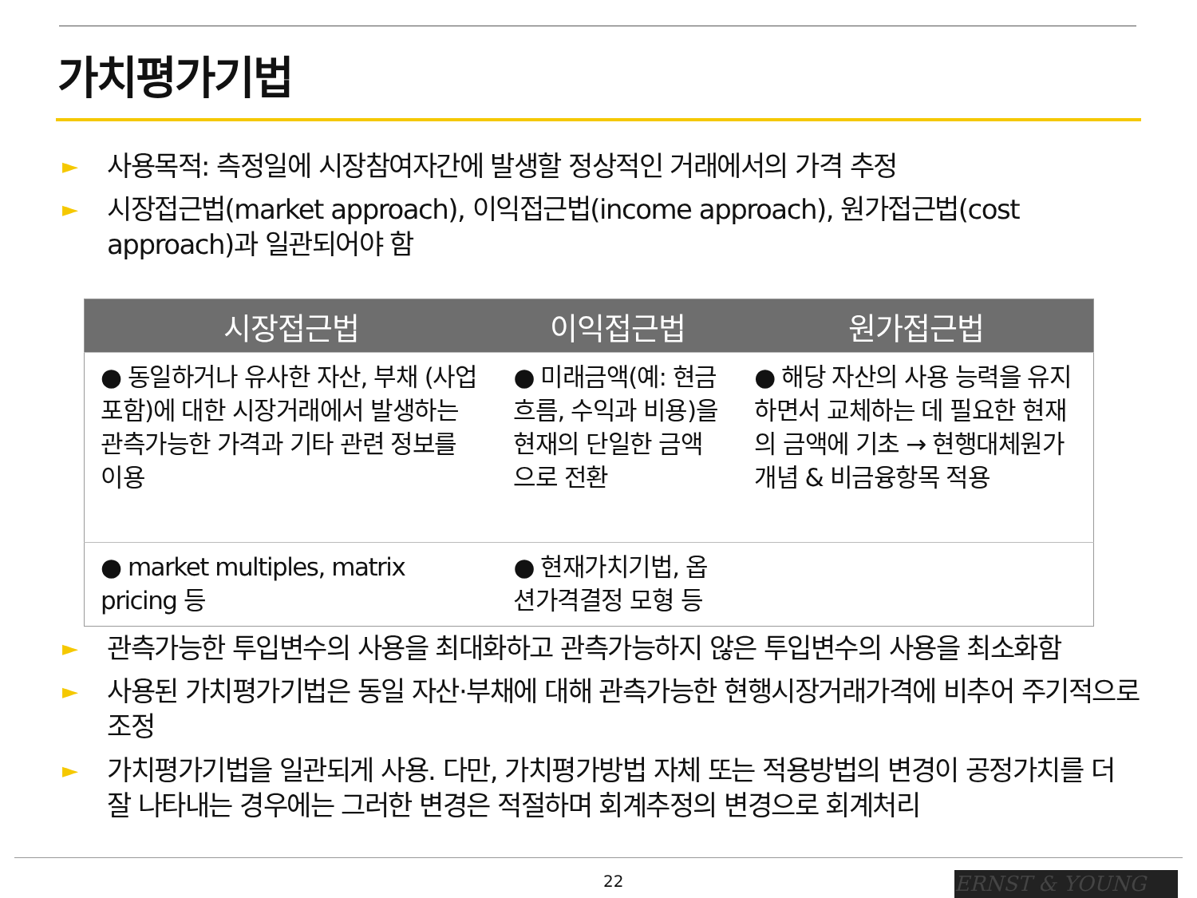가치평가기법
► 사용목적: 측정일에 시장참여자간에 발생할 정상적인 거래에서의 가격 추정
► 시장접근법(market approach), 이익접근법(income approach), 원가접근법(cost approach)과 일관되어야 함
| 시장접근법 | 이익접근법 | 원가접근법 |
| --- | --- | --- |
| ● 동일하거나 유사한 자산, 부채 (사업 포함)에 대한 시장거래에서 발생하는 관측가능한 가격과 기타 관련 정보를 이용 | ● 미래금액(예: 현금흐름, 수익과 비용)을 현재의 단일한 금액으로 전환 | ● 해당 자산의 사용 능력을 유지하면서 교체하는 데 필요한 현재의 금액에 기초 → 현행대체원가 개념 & 비금융항목 적용 |
| ● market multiples, matrix pricing 등 | ● 현재가치기법, 옵션가격결정 모형 등 | |
► 관측가능한 투입변수의 사용을 최대화하고 관측가능하지 않은 투입변수의 사용을 최소화함
► 사용된 가치평가기법은 동일 자산·부채에 대해 관측가능한 현행시장거래가격에 비추어 주기적으로 조정
► 가치평가기법을 일관되게 사용. 다만, 가치평가방법 자체 또는 적용방법의 변경이 공정가치를 더 잘 나타내는 경우에는 그러한 변경은 적절하며 회계추정의 변경으로 회계처리
22 ERNST & YOUNG